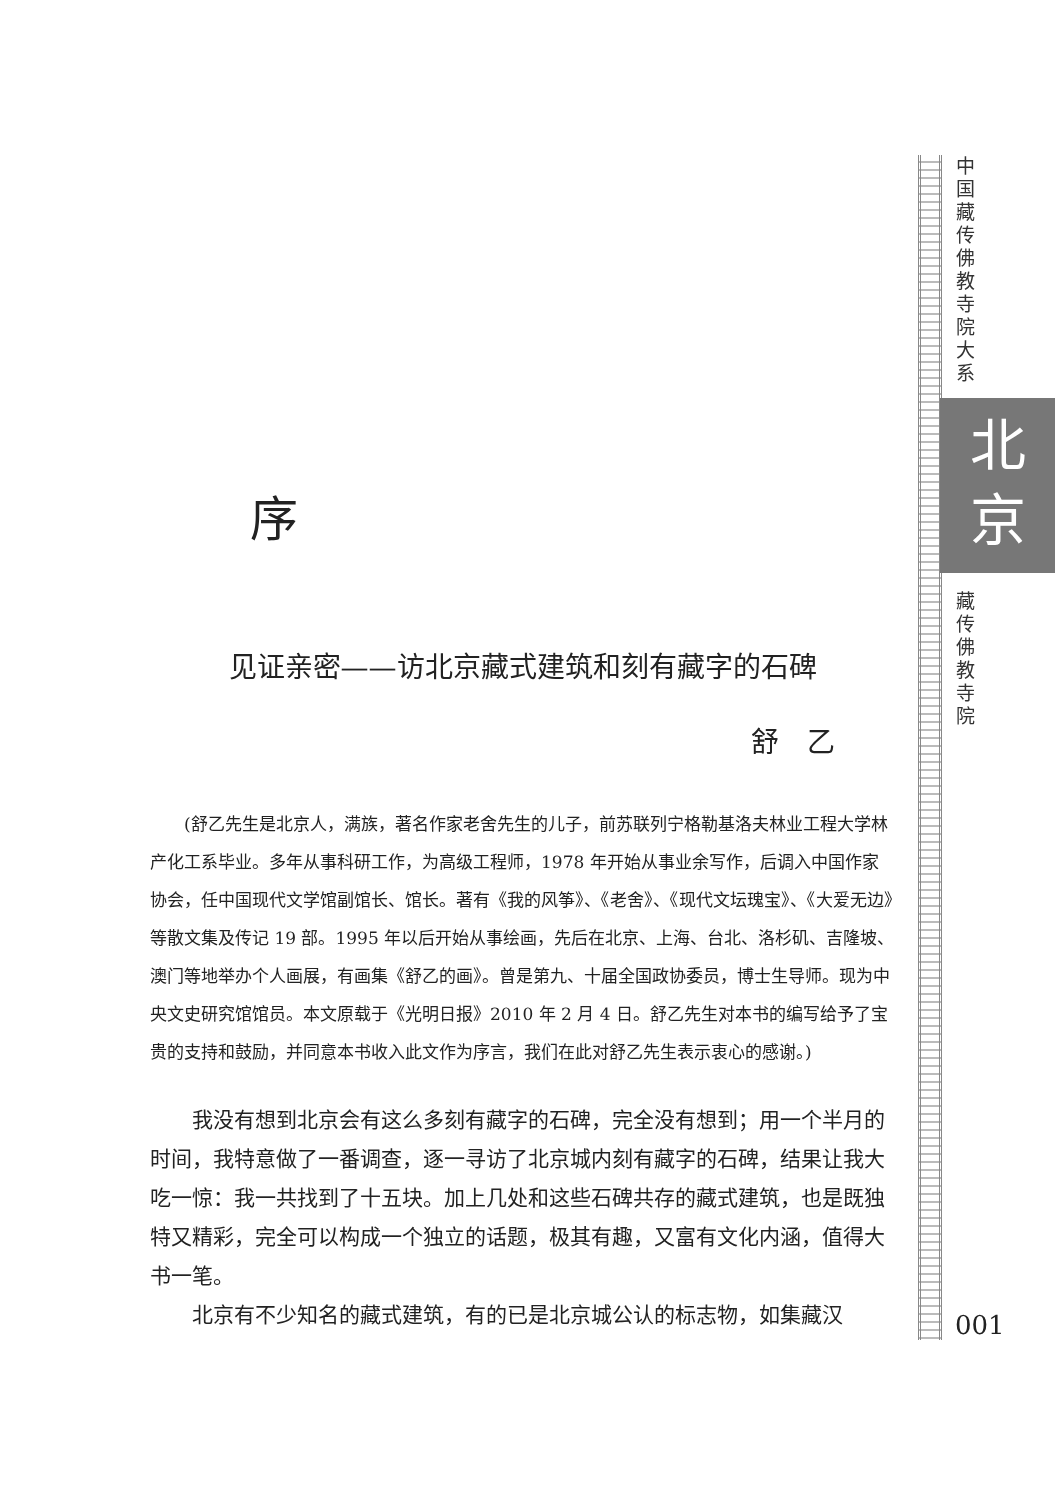中国藏传佛教寺院大系
北
京
藏传佛教寺院
001
序
见证亲密——访北京藏式建筑和刻有藏字的石碑
舒　乙
(舒乙先生是北京人，满族，著名作家老舍先生的儿子，前苏联列宁格勒基洛夫林业工程大学林产化工系毕业。多年从事科研工作，为高级工程师，1978 年开始从事业余写作，后调入中国作家协会，任中国现代文学馆副馆长、馆长。著有《我的风筝》、《老舍》、《现代文坛瑰宝》、《大爱无边》等散文集及传记 19 部。1995 年以后开始从事绘画，先后在北京、上海、台北、洛杉矶、吉隆坡、澳门等地举办个人画展，有画集《舒乙的画》。曾是第九、十届全国政协委员，博士生导师。现为中央文史研究馆馆员。本文原载于《光明日报》2010 年 2 月 4 日。舒乙先生对本书的编写给予了宝贵的支持和鼓励，并同意本书收入此文作为序言，我们在此对舒乙先生表示衷心的感谢。)
我没有想到北京会有这么多刻有藏字的石碑，完全没有想到；用一个半月的时间，我特意做了一番调查，逐一寻访了北京城内刻有藏字的石碑，结果让我大吃一惊：我一共找到了十五块。加上几处和这些石碑共存的藏式建筑，也是既独特又精彩，完全可以构成一个独立的话题，极其有趣，又富有文化内涵，值得大书一笔。
北京有不少知名的藏式建筑，有的已是北京城公认的标志物，如集藏汉